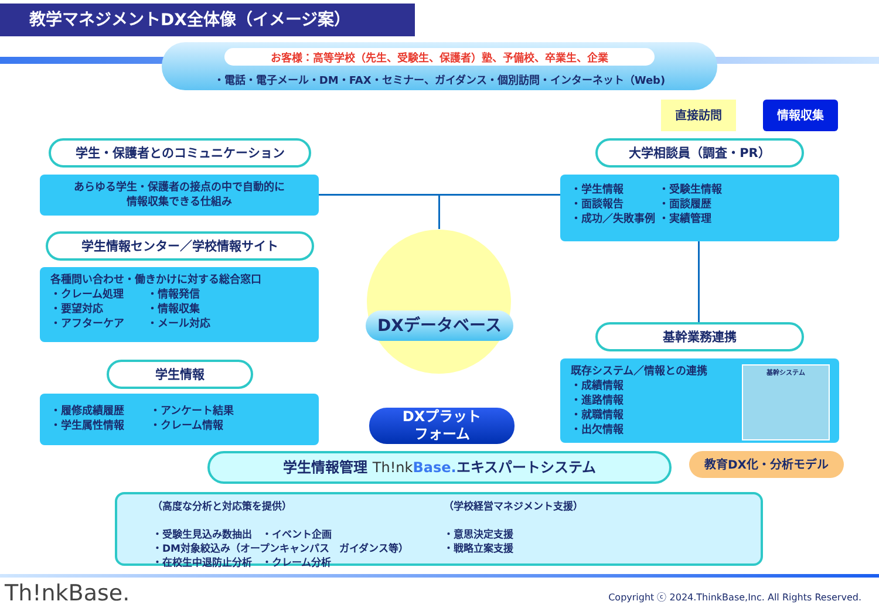教学マネジメントDX全体像（イメージ案）
お客様：高等学校（先生、受験生、保護者）塾、予備校、卒業生、企業
・電話・電子メール・DM・FAX・セミナー、ガイダンス・個別訪問・インターネット（Web)
直接訪問 情報収集
学生・保護者とのコミュニケーション
あらゆる学生・保護者の接点の中で自動的に
情報収集できる仕組み
学生情報センター／学校情報サイト
各種問い合わせ・働きかけに対する総合窓口
・クレーム処理 ・情報発信 ・要望対応 ・情報収集 ・アフターケア ・メール対応
学生情報
・履修成績履歴 ・アンケート結果 ・学生属性情報 ・クレーム情報
大学相談員（調査・PR）
・学生情報 ・受験生情報 ・面談報告 ・面談履歴 ・成功／失敗事例 ・実績管理
基幹業務連携
既存システム／情報との連携
・成績情報
・進路情報
・就職情報
・出欠情報
基幹システム
DXデータベース
DXプラット
フォーム
学生情報管理 Th!nk Base. エキスパートシステム 教育DX化・分析モデル
（高度な分析と対応策を提供）
・受験生見込み数抽出　・イベント企画
・DM対象絞込み（オープンキャンパス　ガイダンス等）
・在校生中退防止分析　・クレーム分析
（学校経営マネジメント支援）
・意思決定支援
・戦略立案支援
Th!nkBase.
Copyright ⓒ 2024.ThinkBase,Inc. All Rights Reserved.